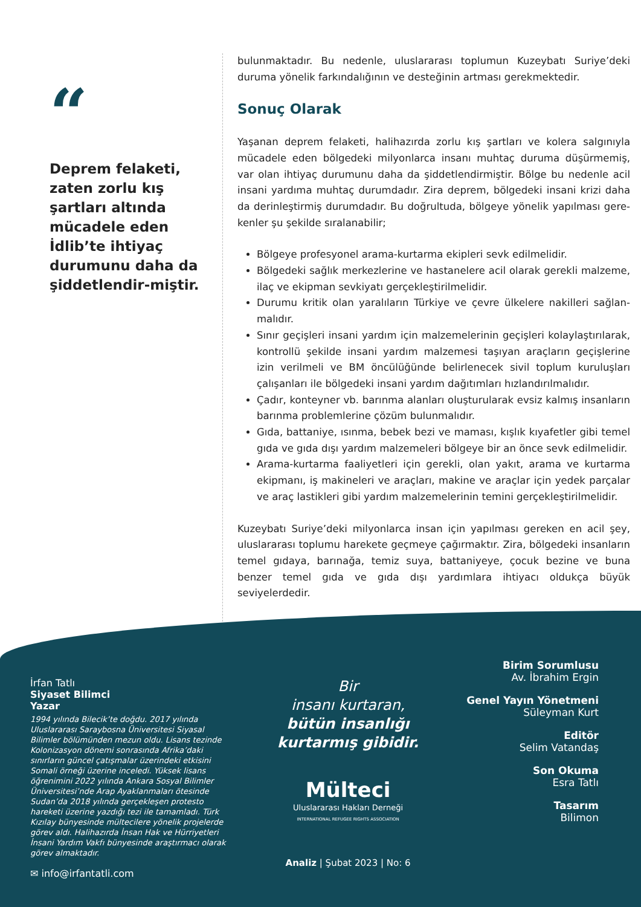“
Deprem felaketi, zaten zorlu kış şartları altında mücadele eden İdlib’te ihtiyaç durumunu daha da şiddetlendir-miştir.
bulunmaktadır. Bu nedenle, uluslararası toplumun Kuzeybatı Suriye’deki duruma yönelik farkındalığının ve desteğinin artması gerekmektedir.
Sonuç Olarak
Yaşanan deprem felaketi, halihazırda zorlu kış şartları ve kolera salgınıyla mücadele eden bölgedeki milyonlarca insanı muhtaç duruma düşürmemiş, var olan ihtiyaç durumunu daha da şiddetlendirmiştir. Bölge bu nedenle acil insani yardıma muhtaç durumdadır. Zira deprem, bölgedeki insani krizi daha da derinleştirmiş durumdadır. Bu doğrultuda, bölgeye yönelik yapılması gere-kenler şu şekilde sıralanabilir;
Bölgeye profesyonel arama-kurtarma ekipleri sevk edilmelidir.
Bölgedeki sağlık merkezlerine ve hastanelere acil olarak gerekli malzeme, ilaç ve ekipman sevkiyatı gerçekleştirilmelidir.
Durumu kritik olan yaralıların Türkiye ve çevre ülkelere nakilleri sağlan-malıdır.
Sınır geçişleri insani yardım için malzemelerinin geçişleri kolaylaştırılarak, kontrollü şekilde insani yardım malzemesi taşıyan araçların geçişlerine izin verilmeli ve BM öncülüğünde belirlenecek sivil toplum kuruluşları çalışanları ile bölgedeki insani yardım dağıtımları hızlandırılmalıdır.
Çadır, konteyner vb. barınma alanları oluşturularak evsiz kalmış insanların barınma problemlerine çözüm bulunmalıdır.
Gıda, battaniye, ısınma, bebek bezi ve maması, kışlık kıyafetler gibi temel gıda ve gıda dışı yardım malzemeleri bölgeye bir an önce sevk edilmelidir.
Arama-kurtarma faaliyetleri için gerekli, olan yakıt, arama ve kurtarma ekipmanı, iş makineleri ve araçları, makine ve araçlar için yedek parçalar ve araç lastikleri gibi yardım malzemelerinin temini gerçekleştirilmelidir.
Kuzeybatı Suriye’deki milyonlarca insan için yapılması gereken en acil şey, uluslararası toplumu harekete geçmeye çağırmaktır. Zira, bölgedeki insanların temel gıdaya, barınağa, temiz suya, battaniyeye, çocuk bezine ve buna benzer temel gıda ve gıda dışı yardımlara ihtiyacı oldukça büyük seviyelerdedir.
İrfan Tatlı
Siyaset Bilimci
Yazar
1994 yılında Bilecik’te doğdu. 2017 yılında Uluslararası Saraybosna Üniversitesi Siyasal Bilimler bölümünden mezun oldu. Lisans tezinde Kolonizasyon dönemi sonrasında Afrika’daki sınırların güncel çatışmalar üzerindeki etkisini Somali örneği üzerine inceledi. Yüksek lisans öğrenimini 2022 yılında Ankara Sosyal Bilimler Üniversitesi’nde Arap Ayaklanmaları ötesinde Sudan’da 2018 yılında gerçekleşen protesto hareketi üzerine yazdığı tezi ile tamamladı. Türk Kızılay bünyesinde mültecilere yönelik projelerde görev aldı. Halihazırda İnsan Hak ve Hürriyetleri İnsani Yardım Vakfı bünyesinde araştırmacı olarak görev almaktadır.
✉ info@irfantatli.com
Bir
insanı kurtaran,
bütün insanlığı
kurtarmış gibidir.
Mülteci
Uluslararası Hakları Derneği
INTERNATIONAL REFUGEE RIGHTS ASSOCIATION
Analiz | Şubat 2023 | No: 6
Birim Sorumlusu
Av. İbrahim Ergin
Genel Yayın Yönetmeni
Süleyman Kurt
Editör
Selim Vatandaş
Son Okuma
Esra Tatlı
Tasarım
Bilimon